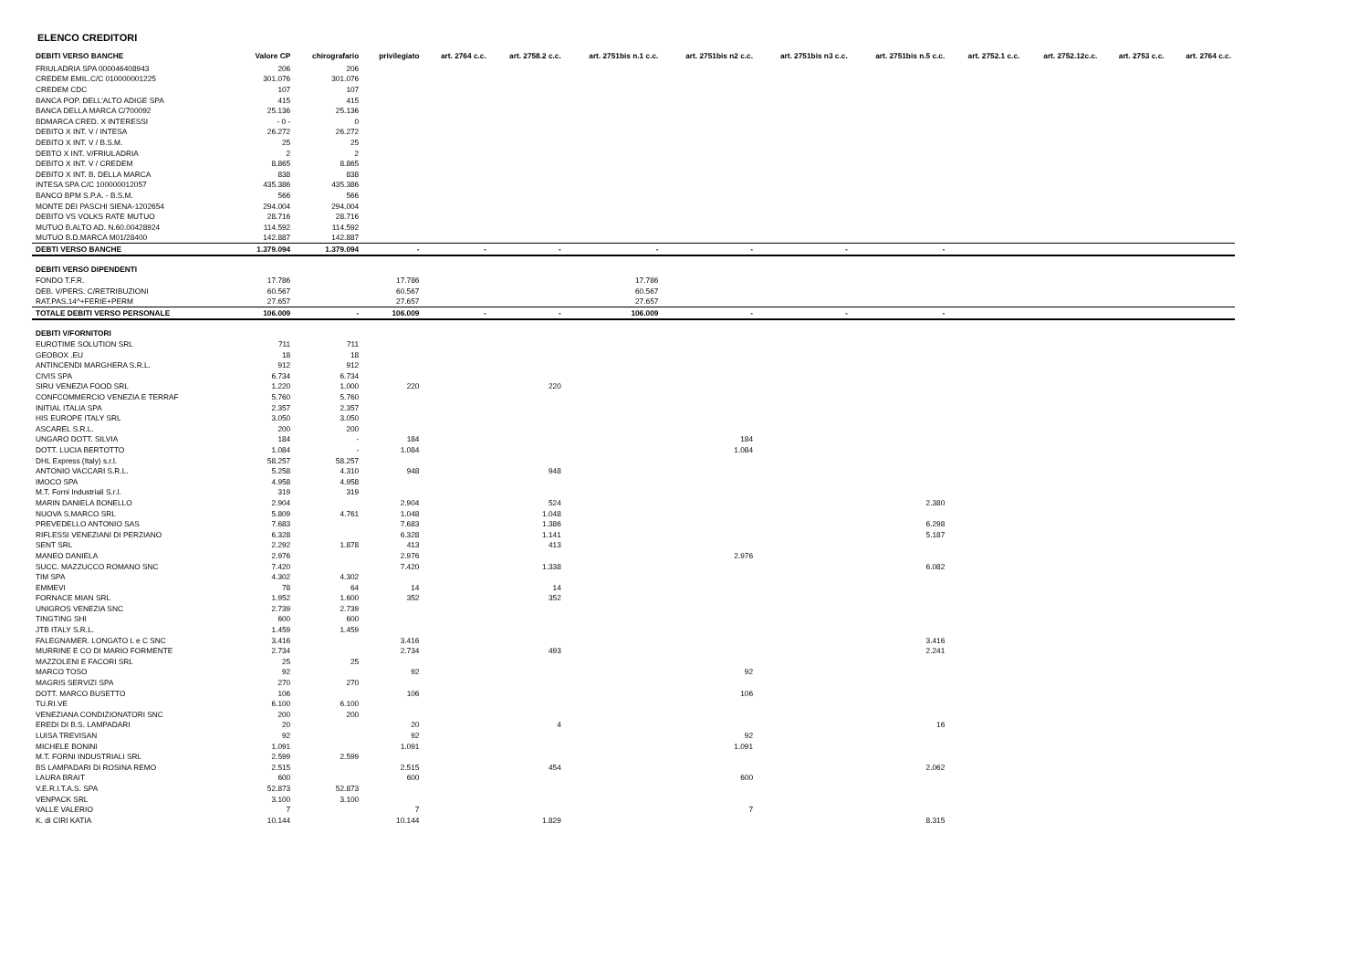ELENCO CREDITORI
| DEBITI VERSO BANCHE | Valore CP | chirografario | privilegiato | art. 2764 c.c. | art. 2758.2 c.c. | art. 2751bis n.1 c.c. | art. 2751bis n2 c.c. | art. 2751bis n3 c.c. | art. 2751bis n.5 c.c. | art. 2752.1 c.c. | art. 2752.12c.c. | art. 2753 c.c. | art. 2764 c.c. |
| --- | --- | --- | --- | --- | --- | --- | --- | --- | --- | --- | --- | --- | --- |
| FRIULADRIA SPA 000046408943 | 206 | 206 | | | | | | | | | | | |
| CREDEM EMIL.C/C 010000001225 | 301.076 | 301.076 | | | | | | | | | | | |
| CREDEM CDC | 107 | 107 | | | | | | | | | | | |
| BANCA POP. DELL'ALTO ADIGE SPA | 415 | 415 | | | | | | | | | | | |
| BANCA DELLA MARCA C/700092 | 25.136 | 25.136 | | | | | | | | | | | |
| BDMARCA CRED. X INTERESSI | - 0 - | 0 | | | | | | | | | | | |
| DEBITO X INT. V / INTESA | 26.272 | 26.272 | | | | | | | | | | | |
| DEBITO X INT. V / B.S.M. | 25 | 25 | | | | | | | | | | | |
| DEBTO X INT. V/FRIULADRIA | 2 | 2 | | | | | | | | | | | |
| DEBITO X INT. V / CREDEM | 8.865 | 8.865 | | | | | | | | | | | |
| DEBITO X INT. B. DELLA MARCA | 838 | 838 | | | | | | | | | | | |
| INTESA SPA C/C 100000012057 | 435.386 | 435.386 | | | | | | | | | | | |
| BANCO BPM S.P.A. - B.S.M. | 566 | 566 | | | | | | | | | | | |
| MONTE DEI PASCHI SIENA-1202654 | 294.004 | 294.004 | | | | | | | | | | | |
| DEBITO VS VOLKS RATE MUTUO | 28.716 | 28.716 | | | | | | | | | | | |
| MUTUO B.ALTO AD. N.60.00428924 | 114.592 | 114.592 | | | | | | | | | | | |
| MUTUO B.D.MARCA M01/28400 | 142.887 | 142.887 | | | | | | | | | | | |
| DEBTI VERSO BANCHE | 1.379.094 | 1.379.094 | - | - | - | - | - | - | - | | | | |
| DEBITI VERSO DIPENDENTI | | | | | | | | | | | | | |
| FONDO T.F.R. | 17.786 | | 17.786 | | | 17.786 | | | | | | | |
| DEB. V/PERS. C/RETRIBUZIONI | 60.567 | | 60.567 | | | 60.567 | | | | | | | |
| RAT.PAS.14^+FERIE+PERM | 27.657 | | 27.657 | | | 27.657 | | | | | | | |
| TOTALE DEBITI VERSO PERSONALE | 106.009 | - | 106.009 | - | - | 106.009 | - | - | - | | | | |
| DEBITI V/FORNITORI | | | | | | | | | | | | | |
| EUROTIME SOLUTION SRL | 711 | 711 | | | | | | | | | | | |
| GEOBOX .EU | 18 | 18 | | | | | | | | | | | |
| ANTINCENDI MARGHERA S.R.L. | 912 | 912 | | | | | | | | | | | |
| CIVIS SPA | 6.734 | 6.734 | | | | | | | | | | | |
| SIRU VENEZIA FOOD SRL | 1.220 | 1.000 | 220 | | 220 | | | | | | | | |
| CONFCOMMERCIO VENEZIA E TERRAF | 5.760 | 5.760 | | | | | | | | | | | |
| INITIAL ITALIA SPA | 2.357 | 2.357 | | | | | | | | | | | |
| HIS EUROPE ITALY SRL | 3.050 | 3.050 | | | | | | | | | | | |
| ASCAREL S.R.L. | 200 | 200 | | | | | | | | | | | |
| UNGARO DOTT. SILVIA | 184 | - | 184 | | | | 184 | | | | | | |
| DOTT. LUCIA BERTOTTO | 1.084 | - | 1.084 | | | | 1.084 | | | | | | |
| DHL Express (Italy) s.r.l. | 58.257 | 58.257 | | | | | | | | | | | |
| ANTONIO VACCARI S.R.L. | 5.258 | 4.310 | 948 | | 948 | | | | | | | | |
| IMOCO SPA | 4.958 | 4.958 | | | | | | | | | | | |
| M.T. Forni Industriali S.r.l. | 319 | 319 | | | | | | | | | | | |
| MARIN DANIELA BONELLO | 2.904 | | 2.904 | | 524 | | | | 2.380 | | | | |
| NUOVA S.MARCO SRL | 5.809 | 4.761 | 1.048 | | 1.048 | | | | | | | | |
| PREVEDELLO ANTONIO SAS | 7.683 | | 7.683 | | 1.386 | | | | 6.298 | | | | |
| RIFLESSI VENEZIANI DI PERZIANO | 6.328 | | 6.328 | | 1.141 | | | | 5.187 | | | | |
| SENT SRL | 2.292 | 1.878 | 413 | | 413 | | | | | | | | |
| MANEO DANIELA | 2.976 | | 2.976 | | | | 2.976 | | | | | | |
| SUCC. MAZZUCCO ROMANO SNC | 7.420 | | 7.420 | | 1.338 | | | | 6.082 | | | | |
| TIM SPA | 4.302 | 4.302 | | | | | | | | | | | |
| EMMEVI | 78 | 64 | 14 | | 14 | | | | | | | | |
| FORNACE MIAN SRL | 1.952 | 1.600 | 352 | | 352 | | | | | | | | |
| UNIGROS VENEZIA SNC | 2.739 | 2.739 | | | | | | | | | | | |
| TINGTING SHI | 600 | 600 | | | | | | | | | | | |
| JTB ITALY S.R.L. | 1.459 | 1.459 | | | | | | | | | | | |
| FALEGNAMER. LONGATO L e C SNC | 3.416 | | 3.416 | | | | | | 3.416 | | | | |
| MURRINE E CO DI MARIO FORMENTE | 2.734 | | 2.734 | | 493 | | | | 2.241 | | | | |
| MAZZOLENI E FACORI SRL | 25 | 25 | | | | | | | | | | | |
| MARCO TOSO | 92 | | 92 | | | | 92 | | | | | | |
| MAGRIS SERVIZI SPA | 270 | 270 | | | | | | | | | | | |
| DOTT. MARCO BUSETTO | 106 | | 106 | | | | 106 | | | | | | |
| TU.RI.VE | 6.100 | 6.100 | | | | | | | | | | | |
| VENEZIANA CONDIZIONATORI SNC | 200 | 200 | | | | | | | | | | | |
| EREDI DI B.S. LAMPADARI | 20 | | 20 | | 4 | | | | 16 | | | | |
| LUISA TREVISAN | 92 | | 92 | | | | 92 | | | | | | |
| MICHELE BONINI | 1.091 | | 1.091 | | | | 1.091 | | | | | | |
| M.T. FORNI INDUSTRIALI SRL | 2.599 | 2.599 | | | | | | | | | | | |
| BS LAMPADARI DI ROSINA REMO | 2.515 | | 2.515 | | 454 | | | | 2.062 | | | | |
| LAURA BRAIT | 600 | | 600 | | | | 600 | | | | | | |
| V.E.R.I.T.A.S. SPA | 52.873 | 52.873 | | | | | | | | | | | |
| VENPACK SRL | 3.100 | 3.100 | | | | | | | | | | | |
| VALLE VALERIO | 7 | | 7 | | | | 7 | | | | | | |
| K. di CIRI KATIA | 10.144 | | 10.144 | | 1.829 | | | | 8.315 | | | | |